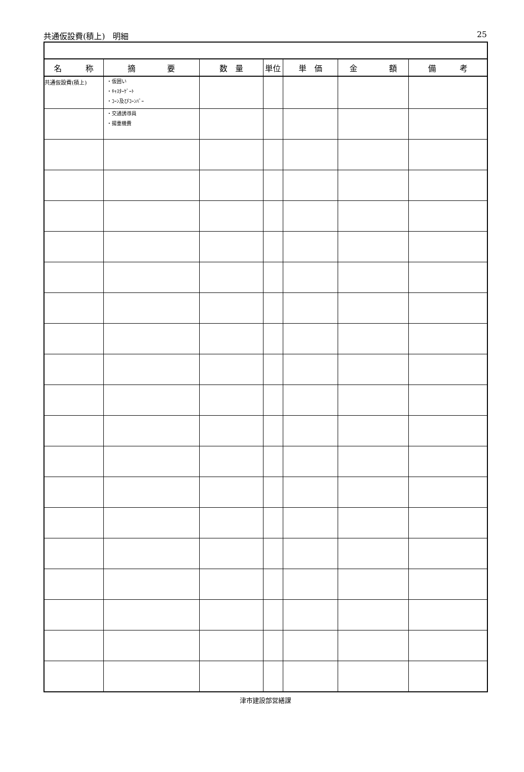共通仮設費(積上)　明細 25
| 名 称 | 摘 要 | 数 量 | 単位 | 単 価 | 金 額 | 備 考 |
| --- | --- | --- | --- | --- | --- | --- |
| 共通仮設費(積上) | ・仮囲い ・ｷｬｽﾀｰｹﾞｰﾄ ・ｺｰﾝ及びｺｰﾝﾊﾞｰ | | | | | |
| | ・交通誘導員 ・揚重機費 | | | | | |
津市建設部営繕課